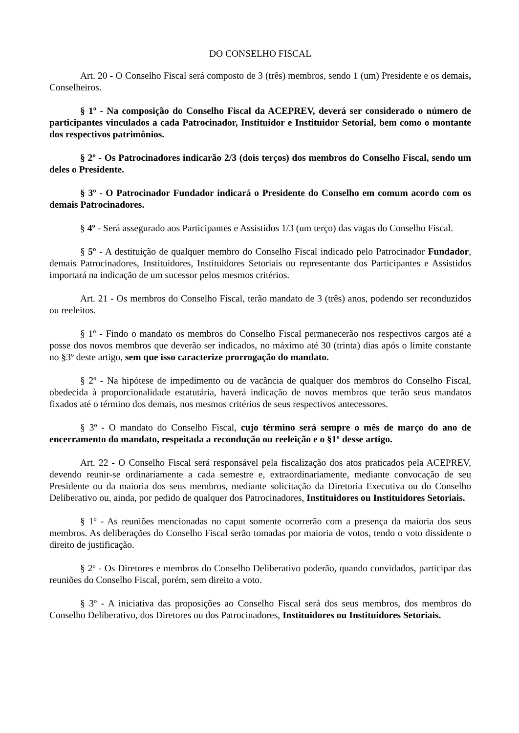DO CONSELHO FISCAL
Art. 20 - O Conselho Fiscal será composto de 3 (três) membros, sendo 1 (um) Presidente e os demais, Conselheiros.
§ 1º - Na composição do Conselho Fiscal da ACEPREV, deverá ser considerado o número de participantes vinculados a cada Patrocinador, Instituidor e Instituidor Setorial, bem como o montante dos respectivos patrimônios.
§ 2º - Os Patrocinadores indicarão 2/3 (dois terços) dos membros do Conselho Fiscal, sendo um deles o Presidente.
§ 3º - O Patrocinador Fundador indicará o Presidente do Conselho em comum acordo com os demais Patrocinadores.
§ 4º - Será assegurado aos Participantes e Assistidos 1/3 (um terço) das vagas do Conselho Fiscal.
§ 5º - A destituição de qualquer membro do Conselho Fiscal indicado pelo Patrocinador Fundador, demais Patrocinadores, Instituidores, Instituidores Setoriais ou representante dos Participantes e Assistidos importará na indicação de um sucessor pelos mesmos critérios.
Art. 21 - Os membros do Conselho Fiscal, terão mandato de 3 (três) anos, podendo ser reconduzidos ou reeleitos.
§ 1º - Findo o mandato os membros do Conselho Fiscal permanecerão nos respectivos cargos até a posse dos novos membros que deverão ser indicados, no máximo até 30 (trinta) dias após o limite constante no §3º deste artigo, sem que isso caracterize prorrogação do mandato.
§ 2º - Na hipótese de impedimento ou de vacância de qualquer dos membros do Conselho Fiscal, obedecida à proporcionalidade estatutária, haverá indicação de novos membros que terão seus mandatos fixados até o término dos demais, nos mesmos critérios de seus respectivos antecessores.
§ 3º - O mandato do Conselho Fiscal, cujo término será sempre o mês de março do ano de encerramento do mandato, respeitada a recondução ou reeleição e o §1º desse artigo.
Art. 22 - O Conselho Fiscal será responsável pela fiscalização dos atos praticados pela ACEPREV, devendo reunir-se ordinariamente a cada semestre e, extraordinariamente, mediante convocação de seu Presidente ou da maioria dos seus membros, mediante solicitação da Diretoria Executiva ou do Conselho Deliberativo ou, ainda, por pedido de qualquer dos Patrocinadores, Instituidores ou Instituidores Setoriais.
§ 1º - As reuniões mencionadas no caput somente ocorrerão com a presença da maioria dos seus membros. As deliberações do Conselho Fiscal serão tomadas por maioria de votos, tendo o voto dissidente o direito de justificação.
§ 2º - Os Diretores e membros do Conselho Deliberativo poderão, quando convidados, participar das reuniões do Conselho Fiscal, porém, sem direito a voto.
§ 3º - A iniciativa das proposições ao Conselho Fiscal será dos seus membros, dos membros do Conselho Deliberativo, dos Diretores ou dos Patrocinadores, Instituidores ou Instituidores Setoriais.